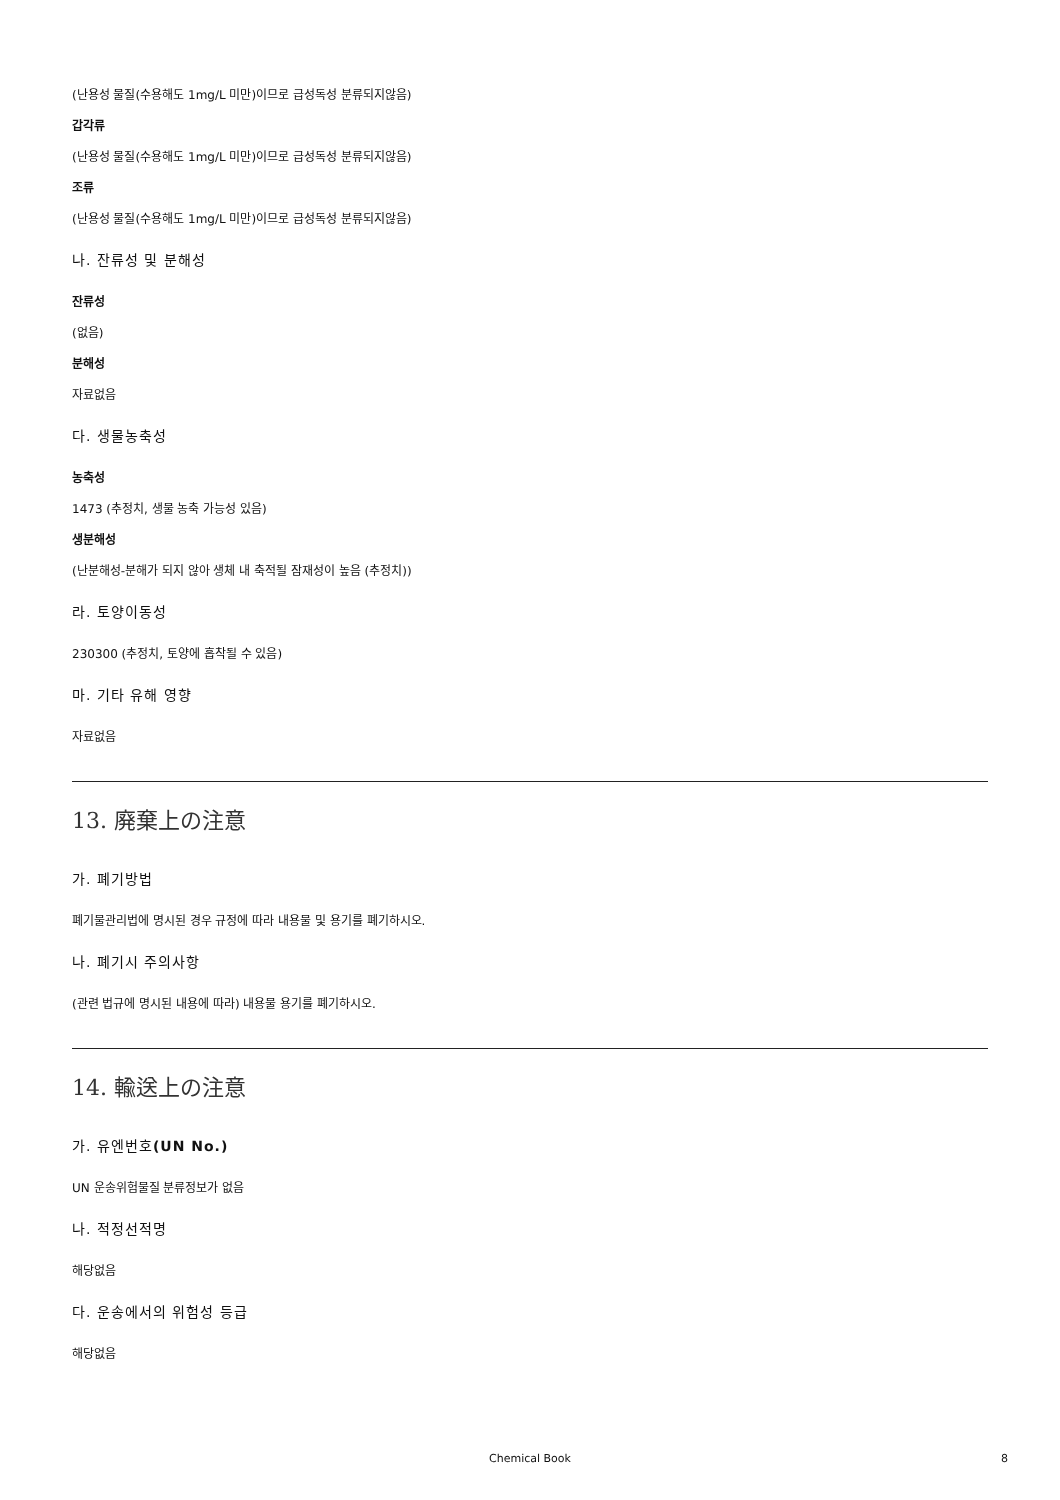(난용성 물질(수용해도 1mg/L 미만)이므로 급성독성 분류되지않음)
갑각류
(난용성 물질(수용해도 1mg/L 미만)이므로 급성독성 분류되지않음)
조류
(난용성 물질(수용해도 1mg/L 미만)이므로 급성독성 분류되지않음)
나. 잔류성 및 분해성
잔류성
(없음)
분해성
자료없음
다. 생물농축성
농축성
1473 (추정치, 생물 농축 가능성 있음)
생분해성
(난분해성-분해가 되지 않아 생체 내 축적될 잠재성이 높음 (추정치))
라. 토양이동성
230300 (추정치, 토양에 흡착될 수 있음)
마. 기타 유해 영향
자료없음
13. 廃棄上の注意
가. 폐기방법
폐기물관리법에 명시된 경우 규정에 따라 내용물 및 용기를 폐기하시오.
나. 폐기시 주의사항
(관련 법규에 명시된 내용에 따라) 내용물 용기를 폐기하시오.
14. 輸送上の注意
가. 유엔번호(UN No.)
UN 운송위험물질 분류정보가 없음
나. 적정선적명
해당없음
다. 운송에서의 위험성 등급
해당없음
Chemical Book 8